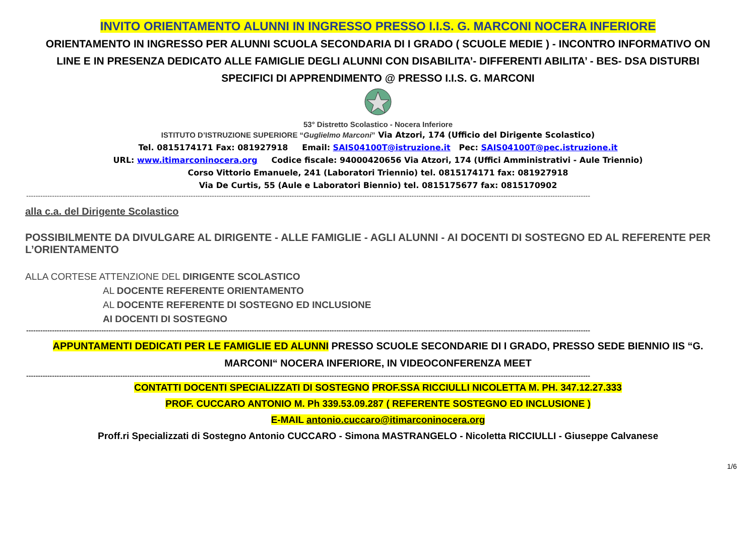INVITO ORIENTAMENTO ALUNNI IN INGRESSO PRESSO I.I.S. G. MARCONI NOCERA INFERIORE
ORIENTAMENTO IN INGRESSO PER ALUNNI SCUOLA SECONDARIA DI I GRADO ( SCUOLE MEDIE ) - INCONTRO INFORMATIVO ON LINE E IN PRESENZA DEDICATO ALLE FAMIGLIE DEGLI ALUNNI CON DISABILITA’- DIFFERENTI ABILITA’ - BES- DSA DISTURBI SPECIFICI DI APPRENDIMENTO @ PRESSO I.I.S. G. MARCONI
53° Distretto Scolastico - Nocera Inferiore
ISTITUTO D’ISTRUZIONE SUPERIORE “Guglielmo Marconi” Via Atzori, 174 (Ufficio del Dirigente Scolastico)
Tel. 0815174171 Fax: 081927918 Email: SAIS04100T@istruzione.it Pec: SAIS04100T@pec.istruzione.it
URL: www.itimarconinocera.org Codice fiscale: 94000420656 Via Atzori, 174 (Uffici Amministrativi - Aule Triennio)
Corso Vittorio Emanuele, 241 (Laboratori Triennio) tel. 0815174171 fax: 081927918
Via De Curtis, 55 (Aule e Laboratori Biennio) tel. 0815175677 fax: 0815170902
------------------------------------------------------------------------------------------------------------------------------------------------------------------------------------------------------------------------------------------------
alla c.a. del Dirigente Scolastico
POSSIBILMENTE DA DIVULGARE AL DIRIGENTE - ALLE FAMIGLIE - AGLI ALUNNI - AI DOCENTI DI SOSTEGNO ED AL REFERENTE PER L’ORIENTAMENTO
ALLA CORTESE ATTENZIONE DEL DIRIGENTE SCOLASTICO
AL DOCENTE REFERENTE ORIENTAMENTO
AL DOCENTE REFERENTE DI SOSTEGNO ED INCLUSIONE
AI DOCENTI DI SOSTEGNO
------------------------------------------------------------------------------------------------------------------------------------------------------------------------------------------------------------------------------------------------
APPUNTAMENTI DEDICATI PER LE FAMIGLIE ED ALUNNI PRESSO SCUOLE SECONDARIE DI I GRADO, PRESSO SEDE BIENNIO IIS “G. MARCONI“ NOCERA INFERIORE, IN VIDEOCONFERENZA MEET
------------------------------------------------------------------------------------------------------------------------------------------------------------------------------------------------------------------------------------------------
CONTATTI DOCENTI SPECIALIZZATI DI SOSTEGNO PROF.SSA RICCIULLI NICOLETTA M. PH. 347.12.27.333
PROF. CUCCARO ANTONIO M. Ph 339.53.09.287 ( REFERENTE SOSTEGNO ED INCLUSIONE )
E-MAIL antonio.cuccaro@itimarconinocera.org
Proff.ri Specializzati di Sostegno Antonio CUCCARO - Simona MASTRANGELO - Nicoletta RICCIULLI - Giuseppe Calvanese
1/6